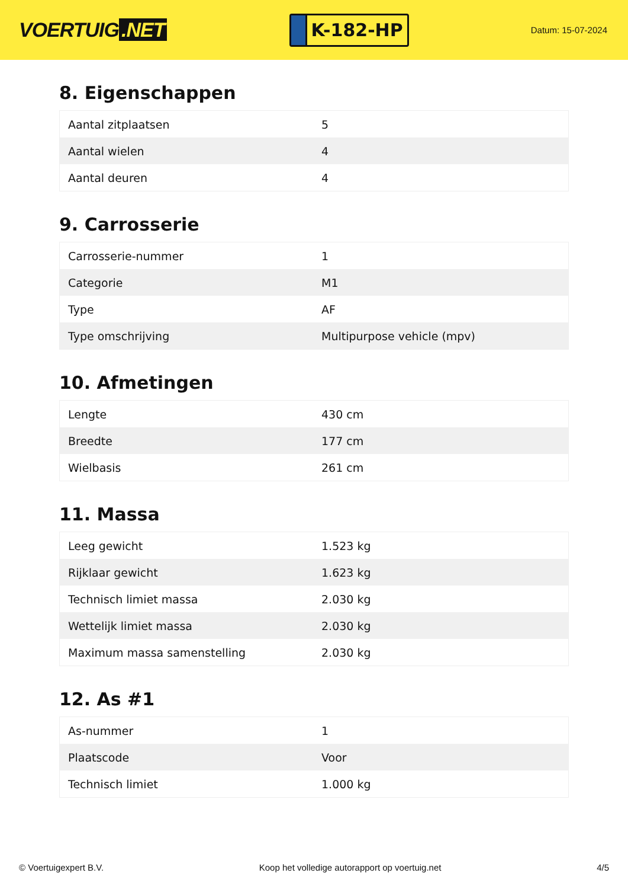VOERTUIG.NET
K-182-HP
Datum: 15-07-2024
8. Eigenschappen
| Aantal zitplaatsen | 5 |
| Aantal wielen | 4 |
| Aantal deuren | 4 |
9. Carrosserie
| Carrosserie-nummer | 1 |
| Categorie | M1 |
| Type | AF |
| Type omschrijving | Multipurpose vehicle (mpv) |
10. Afmetingen
| Lengte | 430 cm |
| Breedte | 177 cm |
| Wielbasis | 261 cm |
11. Massa
| Leeg gewicht | 1.523 kg |
| Rijklaar gewicht | 1.623 kg |
| Technisch limiet massa | 2.030 kg |
| Wettelijk limiet massa | 2.030 kg |
| Maximum massa samenstelling | 2.030 kg |
12. As #1
| As-nummer | 1 |
| Plaatscode | Voor |
| Technisch limiet | 1.000 kg |
© Voertuigexpert B.V. Koop het volledige autorapport op voertuig.net 4/5